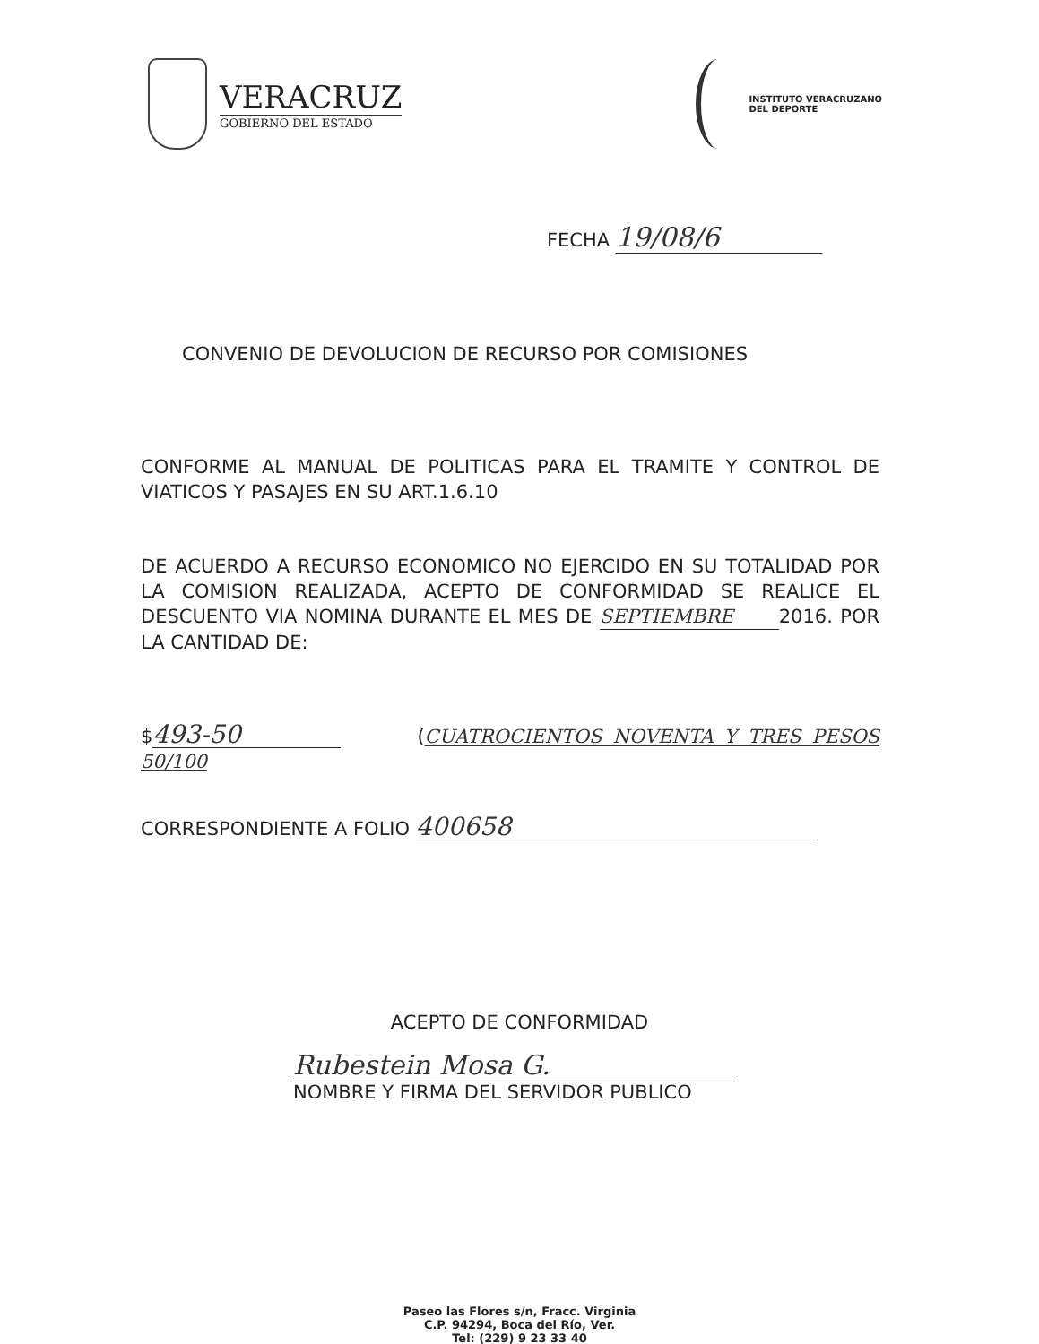VERACRUZ
GOBIERNO DEL ESTADO
INSTITUTO VERACRUZANO
DEL DEPORTE
FECHA 19/08/6
CONVENIO DE DEVOLUCION DE RECURSO POR COMISIONES
CONFORME AL MANUAL DE POLITICAS PARA EL TRAMITE Y CONTROL DE VIATICOS Y PASAJES EN SU ART.1.6.10
DE ACUERDO A RECURSO ECONOMICO NO EJERCIDO EN SU TOTALIDAD POR LA COMISION REALIZADA, ACEPTO DE CONFORMIDAD SE REALICE EL DESCUENTO VIA NOMINA DURANTE EL MES DE SEPTIEMBRE 2016. POR LA CANTIDAD DE:
$ 493-50 (CUATROCIENTOS NOVENTA Y TRES PESOS 50/100
CORRESPONDIENTE A FOLIO 400658
ACEPTO DE CONFORMIDAD
Rubestein Mosa G.
NOMBRE Y FIRMA DEL SERVIDOR PUBLICO
Paseo las Flores s/n, Fracc. Virginia
C.P. 94294, Boca del Río, Ver.
Tel: (229) 9 23 33 40